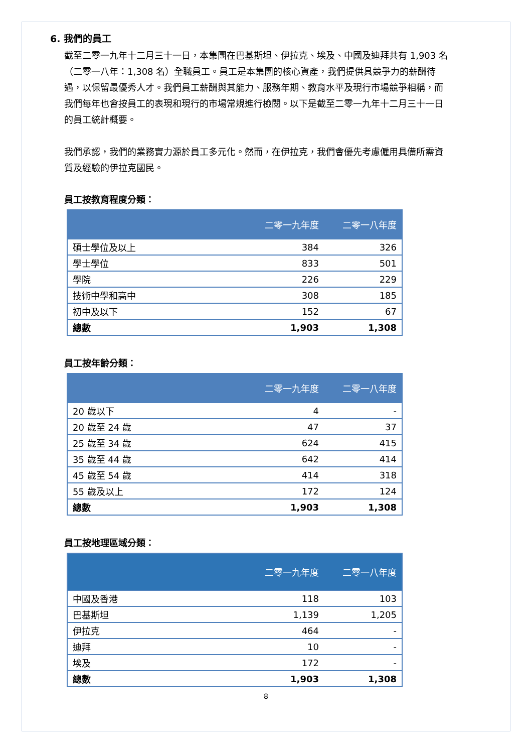6. 我們的員工
截至二零一九年十二月三十一日，本集團在巴基斯坦、伊拉克、埃及、中國及迪拜共有 1,903 名（二零一八年：1,308 名）全職員工。員工是本集團的核心資產，我們提供具競爭力的薪酬待遇，以保留最優秀人才。我們員工薪酬與其能力、服務年期、教育水平及現行市場競爭相稱，而我們每年也會按員工的表現和現行的市場常規進行檢閱。以下是截至二零一九年十二月三十一日的員工統計概要。
我們承認，我們的業務實力源於員工多元化。然而，在伊拉克，我們會優先考慮僱用具備所需資質及經驗的伊拉克國民。
員工按教育程度分類：
| | 二零一九年度 | 二零一八年度 |
| --- | --- | --- |
| 碩士學位及以上 | 384 | 326 |
| 學士學位 | 833 | 501 |
| 學院 | 226 | 229 |
| 技術中學和高中 | 308 | 185 |
| 初中及以下 | 152 | 67 |
| 總數 | 1,903 | 1,308 |
員工按年齡分類：
| | 二零一九年度 | 二零一八年度 |
| --- | --- | --- |
| 20 歲以下 | 4 | - |
| 20 歲至 24 歲 | 47 | 37 |
| 25 歲至 34 歲 | 624 | 415 |
| 35 歲至 44 歲 | 642 | 414 |
| 45 歲至 54 歲 | 414 | 318 |
| 55 歲及以上 | 172 | 124 |
| 總數 | 1,903 | 1,308 |
員工按地理區域分類：
| | 二零一九年度 | 二零一八年度 |
| --- | --- | --- |
| 中國及香港 | 118 | 103 |
| 巴基斯坦 | 1,139 | 1,205 |
| 伊拉克 | 464 | - |
| 迪拜 | 10 | - |
| 埃及 | 172 | - |
| 總數 | 1,903 | 1,308 |
8